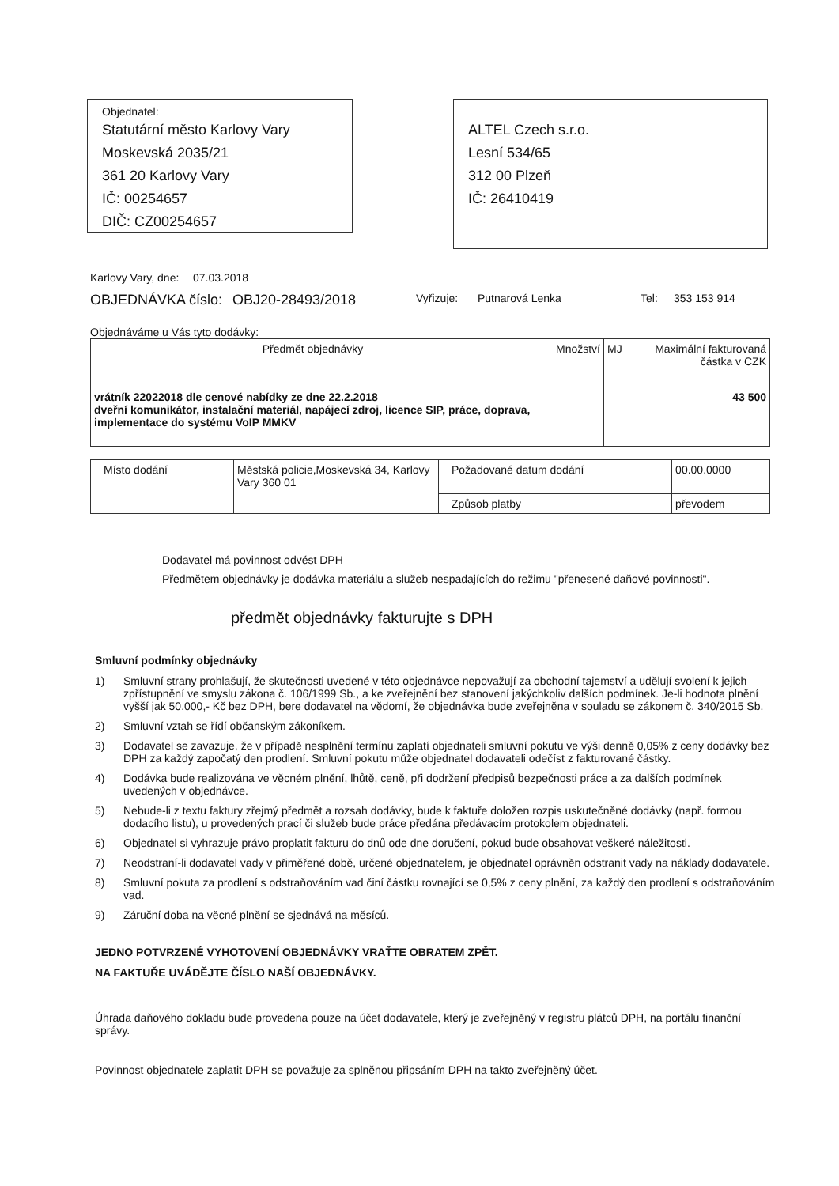Objednatel:
Statutární město Karlovy Vary
Moskevská 2035/21
361 20 Karlovy Vary
IČ: 00254657
DIČ: CZ00254657
ALTEL Czech s.r.o.
Lesní 534/65
312 00 Plzeň
IČ: 26410419
Karlovy Vary, dne:
07.03.2018
OBJEDNÁVKA číslo:
OBJ20-28493/2018
Vyřizuje: Putnarová Lenka Tel: 353 153 914
Objednáváme u Vás tyto dodávky:
| Předmět objednávky | Množství | MJ | Maximální fakturovaná částka v CZK |
| --- | --- | --- | --- |
| vrátník 22022018 dle cenové nabídky ze dne 22.2.2018 dveřní komunikátor, instalační materiál, napájecí zdroj, licence SIP, práce, doprava, implementace do systému VoIP MMKV | | | 43 500 |
| Místo dodání | Městská policie,Moskevská 34, Karlovy Vary 360 01 | Požadované datum dodání | 00.00.0000 |
| | | Způsob platby | převodem |
Dodavatel má povinnost odvést DPH
Předmětem objednávky je dodávka materiálu a služeb nespadajících do režimu "přenesené daňové povinnosti".
předmět objednávky fakturujte s DPH
Smluvní podmínky objednávky
1) Smluvní strany prohlašují, že skutečnosti uvedené v této objednávce nepovažují za obchodní tajemství a udělují svolení k jejich zpřístupnění ve smyslu zákona č. 106/1999 Sb., a ke zveřejnění bez stanovení jakýchkoliv dalších podmínek. Je-li hodnota plnění vyšší jak 50.000,- Kč bez DPH, bere dodavatel na vědomí, že objednávka bude zveřejněna v souladu se zákonem č. 340/2015 Sb.
2) Smluvní vztah se řídí občanským zákoníkem.
3) Dodavatel se zavazuje, že v případě nesplnění termínu zaplatí objednateli smluvní pokutu ve výši denně 0,05% z ceny dodávky bez DPH za každý započatý den prodlení. Smluvní pokutu může objednatel dodavateli odečíst z fakturované částky.
4) Dodávka bude realizována ve věcném plnění, lhůtě, ceně, při dodržení předpisů bezpečnosti práce a za dalších podmínek uvedených v objednávce.
5) Nebude-li z textu faktury zřejmý předmět a rozsah dodávky, bude k faktuře doložen rozpis uskutečněné dodávky (např. formou dodacího listu), u provedených prací či služeb bude práce předána předávacím protokolem objednateli.
6) Objednatel si vyhrazuje právo proplatit fakturu do dnů ode dne doručení, pokud bude obsahovat veškeré náležitosti.
7) Neodstraní-li dodavatel vady v přiměřené době, určené objednatelem, je objednatel oprávněn odstranit vady na náklady dodavatele.
8) Smluvní pokuta za prodlení s odstraňováním vad činí částku rovnající se 0,5% z ceny plnění, za každý den prodlení s odstraňováním vad.
9) Záruční doba na věcné plnění se sjednává na měsíců.
JEDNO POTVRZENÉ VYHOTOVENÍ OBJEDNÁVKY VRAŤTE OBRATEM ZPĚT.
NA FAKTUŘE UVÁDĚJTE ČÍSLO NAŠÍ OBJEDNÁVKY.
Úhrada daňového dokladu bude provedena pouze na účet dodavatele, který je zveřejněný v registru plátců DPH, na portálu finanční správy.
Povinnost objednatele zaplatit DPH se považuje za splněnou připsáním DPH na takto zveřejněný účet.